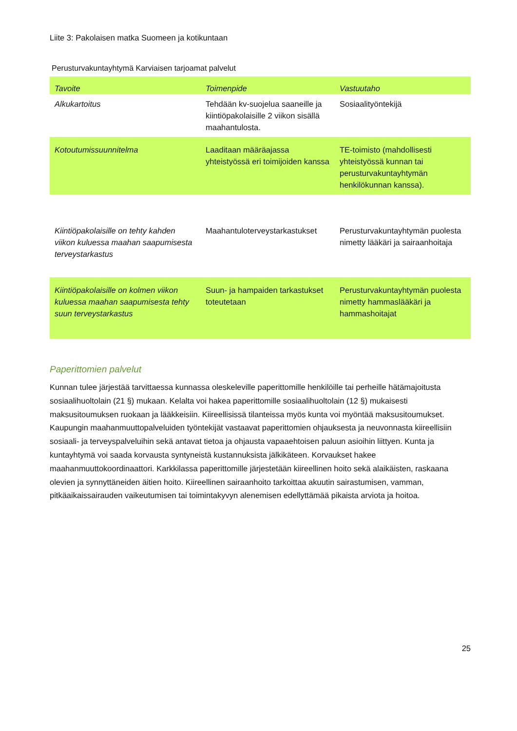Liite 3: Pakolaisen matka Suomeen ja kotikuntaan
Perusturvakuntayhtymä Karviaisen tarjoamat palvelut
| Tavoite | Toimenpide | Vastuutaho |
| --- | --- | --- |
| Alkukartoitus | Tehdään kv-suojelua saaneille ja kiintiöpakolaisille 2 viikon sisällä maahantulosta. | Sosiaalityöntekijä |
| Kotoutumissuunnitelma | Laaditaan määräajassa yhteistyössä eri toimijoiden kanssa | TE-toimisto (mahdollisesti yhteistyössä kunnan tai perusturvakuntayhtymän henkilökunnan kanssa). |
| Kiintiöpakolaisille on tehty kahden viikon kuluessa maahan saapumisesta terveystarkastus | Maahantuloterveystarkastukset | Perusturvakuntayhtymän puolesta nimetty lääkäri ja sairaanhoitaja |
| Kiintiöpakolaisille on kolmen viikon kuluessa maahan saapumisesta tehty suun terveystarkastus | Suun- ja hampaiden tarkastukset toteutetaan | Perusturvakuntayhtymän puolesta nimetty hammaslääkäri ja hammashoitajat |
Paperittomien palvelut
Kunnan tulee järjestää tarvittaessa kunnassa oleskeleville paperittomille henkilöille tai perheille hätämajoitusta sosiaalihuoltolain (21 §) mukaan. Kelalta voi hakea paperittomille sosiaalihuoltolain (12 §) mukaisesti maksusitoumuksen ruokaan ja lääkkeisiin. Kiireellisissä tilanteissa myös kunta voi myöntää maksusitoumukset. Kaupungin maahanmuuttopalveluiden työntekijät vastaavat paperittomien ohjauksesta ja neuvonnasta kiireellisiin sosiaali- ja terveyspalveluihin sekä antavat tietoa ja ohjausta vapaaehtoisen paluun asioihin liittyen. Kunta ja kuntayhtymä voi saada korvausta syntyneistä kustannuksista jälkikäteen. Korvaukset hakee maahanmuuttokoordinaattori. Karkkilassa paperittomille järjestetään kiireellinen hoito sekä alaikäisten, raskaana olevien ja synnyttäneiden äitien hoito. Kiireellinen sairaanhoito tarkoittaa akuutin sairastumisen, vamman, pitkäaikaissairauden vaikeutumisen tai toimintakyvyn alenemisen edellyttämää pikaista arviota ja hoitoa.
25